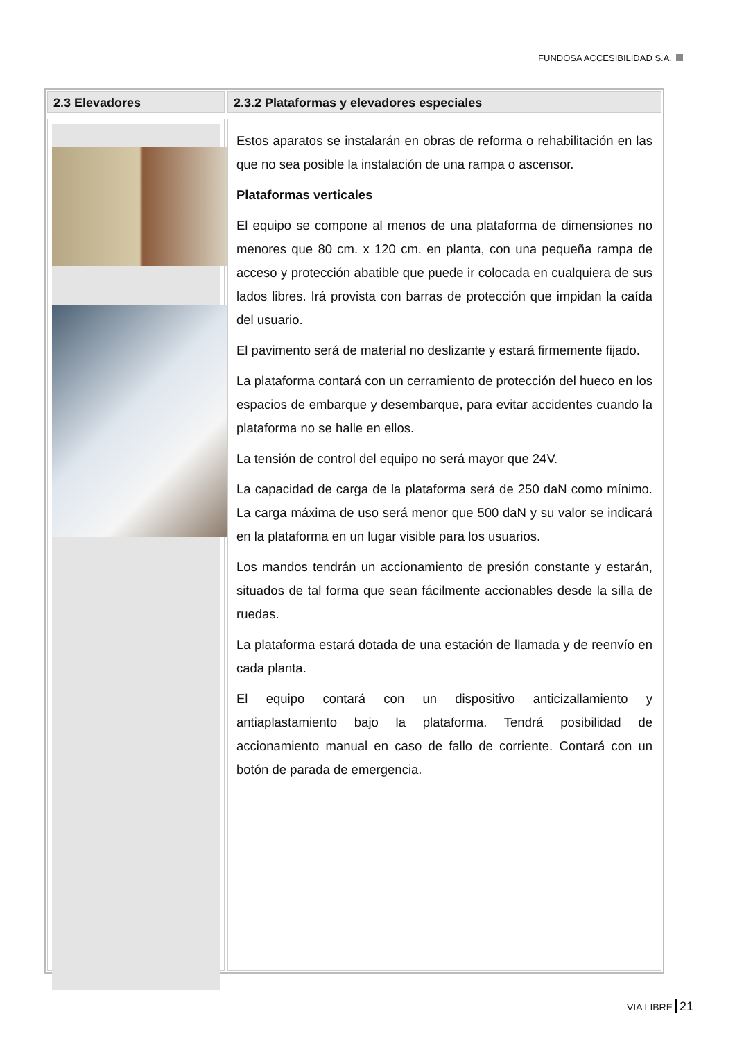FUNDOSA ACCESIBILIDAD S.A.
2.3 Elevadores 2.3.2 Plataformas y elevadores especiales
Estos aparatos se instalarán en obras de reforma o rehabilitación en las que no sea posible la instalación de una rampa o ascensor.
Plataformas verticales
El equipo se compone al menos de una plataforma de dimensiones no menores que 80 cm. x 120 cm. en planta, con una pequeña rampa de acceso y protección abatible que puede ir colocada en cualquiera de sus lados libres. Irá provista con barras de protección que impidan la caída del usuario.
El pavimento será de material no deslizante y estará firmemente fijado.
La plataforma contará con un cerramiento de protección del hueco en los espacios de embarque y desembarque, para evitar accidentes cuando la plataforma no se halle en ellos.
La tensión de control del equipo no será mayor que 24V.
La capacidad de carga de la plataforma será de 250 daN como mínimo. La carga máxima de uso será menor que 500 daN y su valor se indicará en la plataforma en un lugar visible para los usuarios.
Los mandos tendrán un accionamiento de presión constante y estarán, situados de tal forma que sean fácilmente accionables desde la silla de ruedas.
La plataforma estará dotada de una estación de llamada y de reenvío en cada planta.
El equipo contará con un dispositivo anticizallamiento y antiaplastamiento bajo la plataforma. Tendrá posibilidad de accionamiento manual en caso de fallo de corriente. Contará con un botón de parada de emergencia.
VIA LIBRE 21